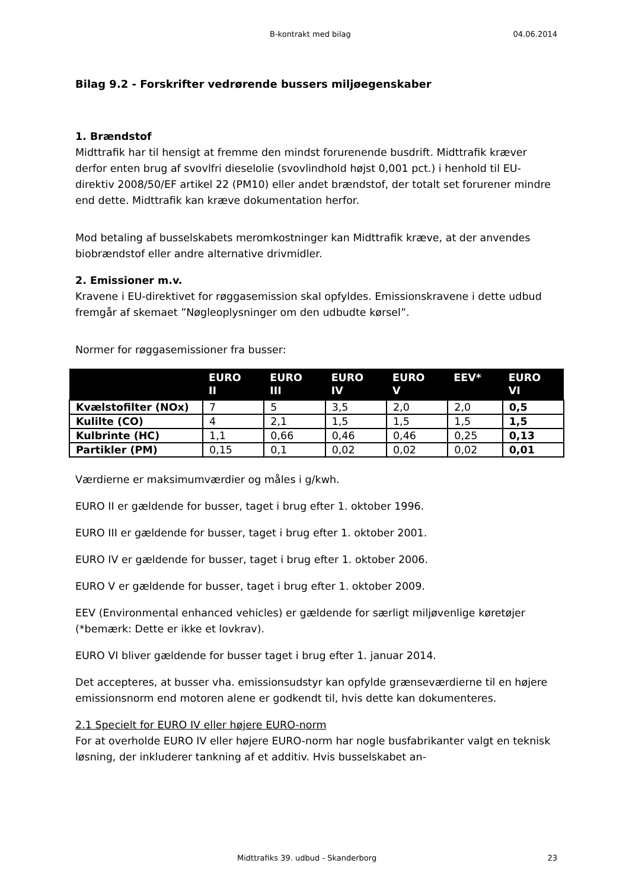B-kontrakt med bilag 04.06.2014
Bilag 9.2 - Forskrifter vedrørende bussers miljøegenskaber
1. Brændstof
Midttrafik har til hensigt at fremme den mindst forurenende busdrift. Midttrafik kræver derfor enten brug af svovlfri dieselolie (svovlindhold højst 0,001 pct.) i henhold til EU-direktiv 2008/50/EF artikel 22 (PM10) eller andet brændstof, der totalt set forurener mindre end dette. Midttrafik kan kræve dokumentation herfor.
Mod betaling af busselskabets meromkostninger kan Midttrafik kræve, at der anvendes biobrændstof eller andre alternative drivmidler.
2. Emissioner m.v.
Kravene i EU-direktivet for røggasemission skal opfyldes. Emissionskravene i dette udbud fremgår af skemaet ”Nøgleoplysninger om den udbudte kørsel”.
Normer for røggasemissioner fra busser:
| | EURO II | EURO III | EURO IV | EURO V | EEV* | EURO VI |
| --- | --- | --- | --- | --- | --- | --- |
| Kvælstofilter (NOx) | 7 | 5 | 3,5 | 2,0 | 2,0 | 0,5 |
| Kulilte (CO) | 4 | 2,1 | 1,5 | 1,5 | 1,5 | 1,5 |
| Kulbrinte (HC) | 1,1 | 0,66 | 0,46 | 0,46 | 0,25 | 0,13 |
| Partikler (PM) | 0,15 | 0,1 | 0,02 | 0,02 | 0,02 | 0,01 |
Værdierne er maksimumværdier og måles i g/kwh.
EURO II er gældende for busser, taget i brug efter 1. oktober 1996.
EURO III er gældende for busser, taget i brug efter 1. oktober 2001.
EURO IV er gældende for busser, taget i brug efter 1. oktober 2006.
EURO V er gældende for busser, taget i brug efter 1. oktober 2009.
EEV (Environmental enhanced vehicles) er gældende for særligt miljøvenlige køretøjer (*bemærk: Dette er ikke et lovkrav).
EURO VI bliver gældende for busser taget i brug efter 1. januar 2014.
Det accepteres, at busser vha. emissionsudstyr kan opfylde grænseværdierne til en højere emissionsnorm end motoren alene er godkendt til, hvis dette kan dokumenteres.
2.1 Specielt for EURO IV eller højere EURO-norm
For at overholde EURO IV eller højere EURO-norm har nogle busfabrikanter valgt en teknisk løsning, der inkluderer tankning af et additiv. Hvis busselskabet an-
Midttrafiks 39. udbud - Skanderborg 23